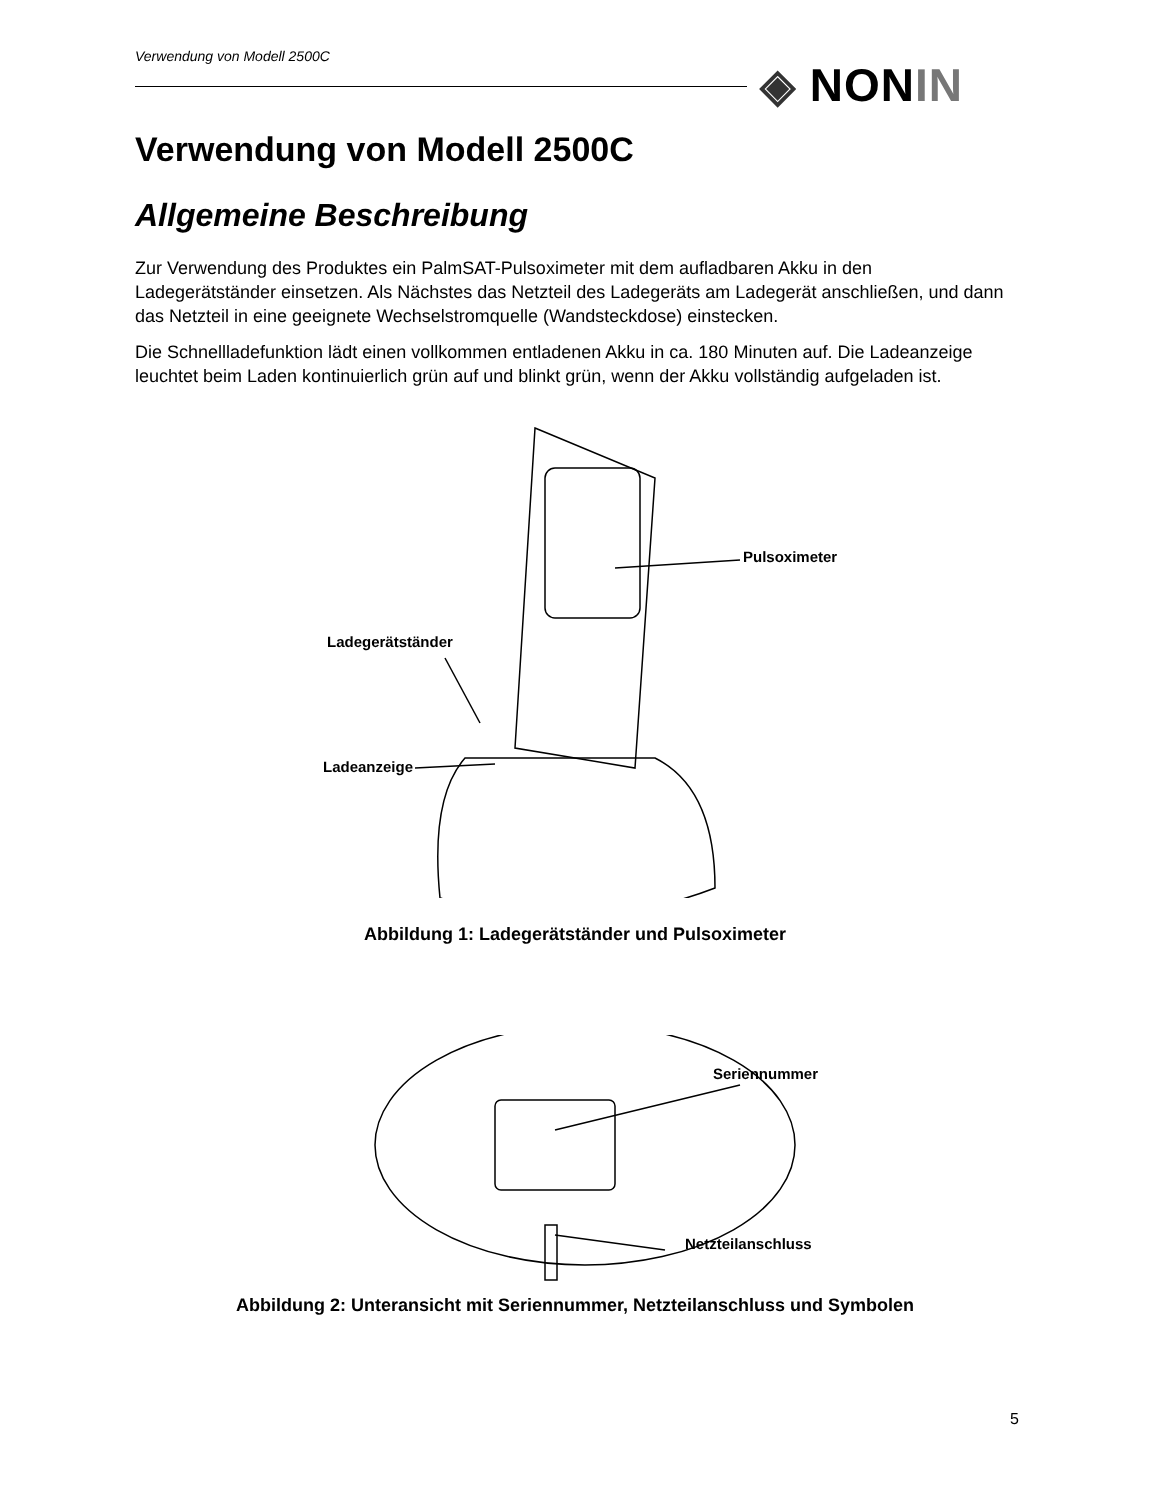Verwendung von Modell 2500C
◈ NONIN
Verwendung von Modell 2500C
Allgemeine Beschreibung
Zur Verwendung des Produktes ein PalmSAT-Pulsoximeter mit dem aufladbaren Akku in den Ladegerätständer einsetzen. Als Nächstes das Netzteil des Ladegeräts am Ladegerät anschließen, und dann das Netzteil in eine geeignete Wechselstromquelle (Wandsteckdose) einstecken.
Die Schnellladefunktion lädt einen vollkommen entladenen Akku in ca. 180 Minuten auf. Die Ladeanzeige leuchtet beim Laden kontinuierlich grün auf und blinkt grün, wenn der Akku vollständig aufgeladen ist.
Pulsoximeter
Ladegerätständer
Ladeanzeige
Abbildung 1: Ladegerätständer und Pulsoximeter
Seriennummer
Netzteilanschluss
Abbildung 2: Unteransicht mit Seriennummer, Netzteilanschluss und Symbolen
5